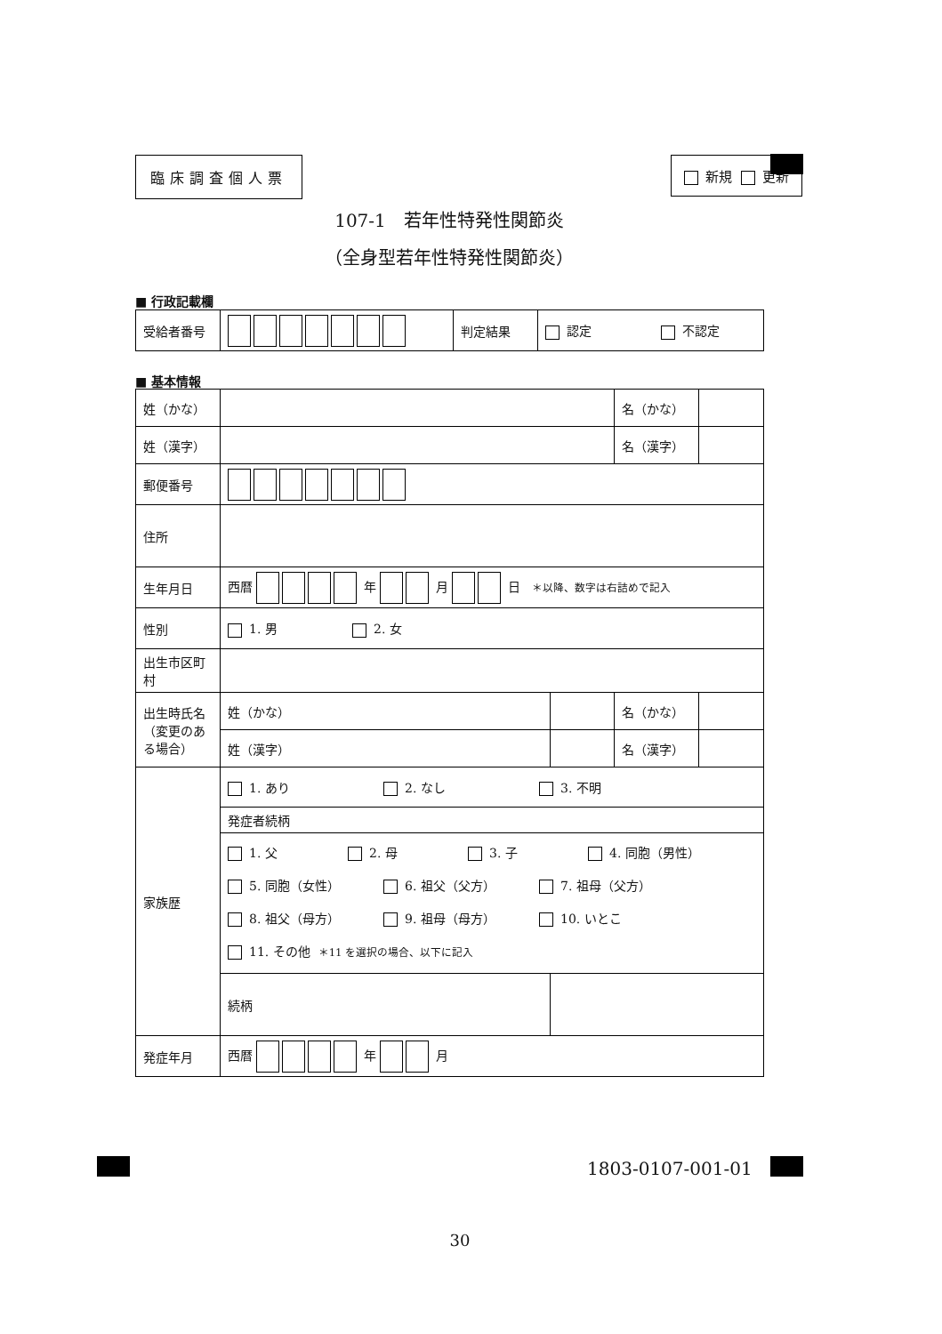臨床調査個人票 新規 更新
107-1　若年性特発性関節炎
（全身型若年性特発性関節炎）
■ 行政記載欄
| 受給者番号 | | 判定結果 | 認定 不認定 |
■ 基本情報
| 姓（かな） | | | 名（かな） | |
| 姓（漢字） | | | 名（漢字） | |
| 郵便番号 | | | | |
| 住所 | | | | |
| 生年月日 | 西暦 年 月 日 ＊以降、数字は右詰めで記入 | | | |
| 性別 | 1. 男 2. 女 | | | |
| 出生市区町村 | | | | |
| 出生時氏名 （変更のある場合） | 姓（かな） | | 名（かな） | |
| | 姓（漢字） | | 名（漢字） | |
| 家族歴 | 1. あり 2. なし 3. 不明 | | | |
| | 発症者続柄 | | | |
| | 1. 父 2. 母 3. 子 4. 同胞（男性） 5. 同胞（女性） 6. 祖父（父方） 7. 祖母（父方） 8. 祖父（母方） 9. 祖母（母方） 10. いとこ 11. その他 ＊11 を選択の場合、以下に記入 | | | |
| | 続柄 | | | |
| 発症年月 | 西暦 年 月 | | | |
1803-0107-001-01
30